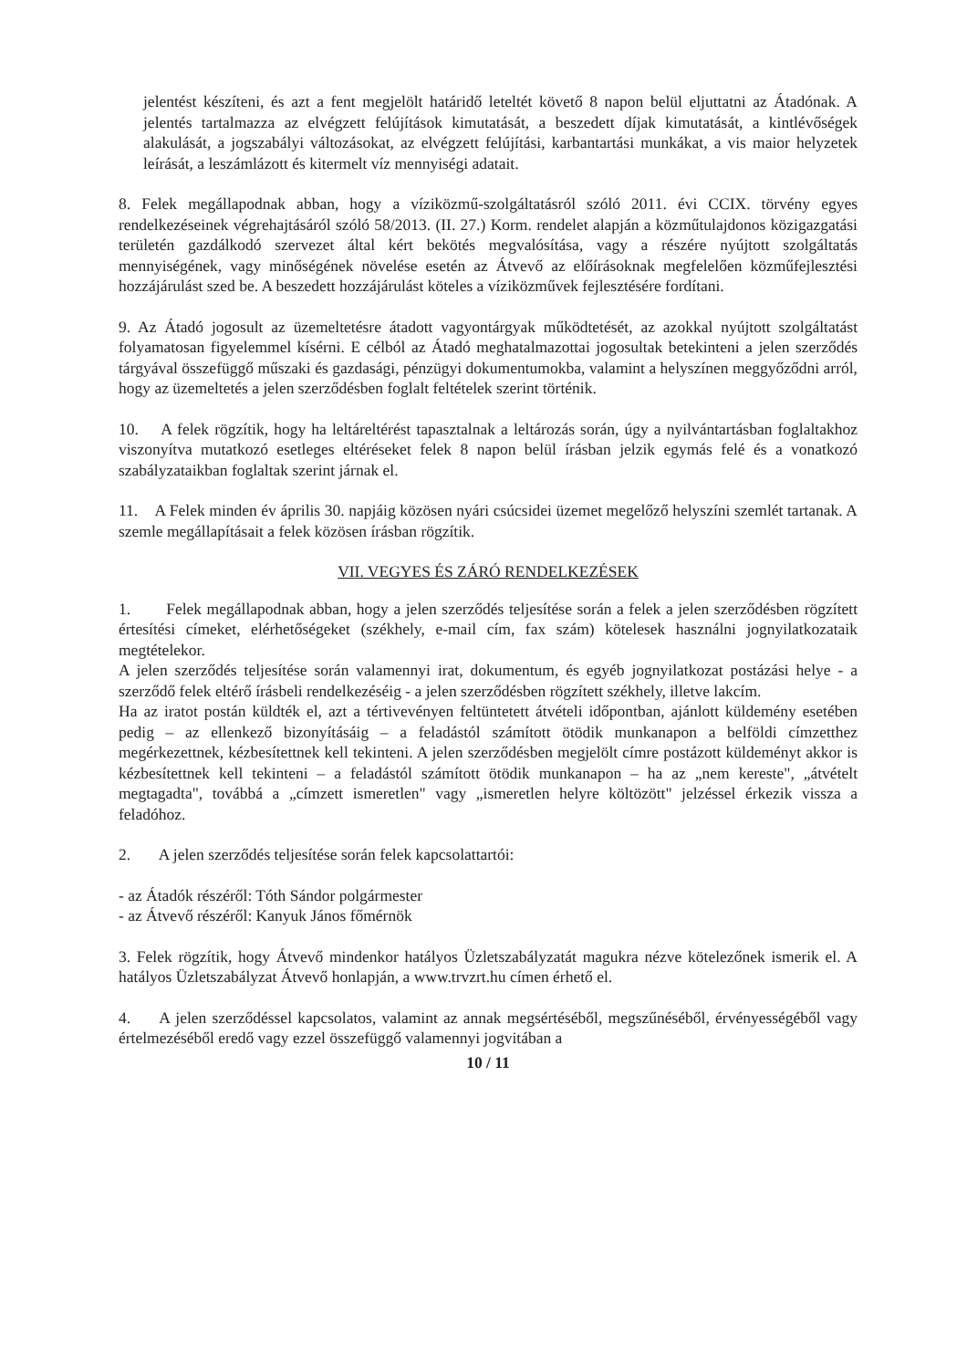jelentést készíteni, és azt a fent megjelölt határidő leteltét követő 8 napon belül eljuttatni az Átadónak. A jelentés tartalmazza az elvégzett felújítások kimutatását, a beszedett díjak kimutatását, a kintlévőségek alakulását, a jogszabályi változásokat, az elvégzett felújítási, karbantartási munkákat, a vis maior helyzetek leírását, a leszámlázott és kitermelt víz mennyiségi adatait.
8. Felek megállapodnak abban, hogy a víziközmű-szolgáltatásról szóló 2011. évi CCIX. törvény egyes rendelkezéseinek végrehajtásáról szóló 58/2013. (II. 27.) Korm. rendelet alapján a közműtulajdonos közigazgatási területén gazdálkodó szervezet által kért bekötés megvalósítása, vagy a részére nyújtott szolgáltatás mennyiségének, vagy minőségének növelése esetén az Átvevő az előírásoknak megfelelően közműfejlesztési hozzájárulást szed be. A beszedett hozzájárulást köteles a víziközművek fejlesztésére fordítani.
9. Az Átadó jogosult az üzemeltetésre átadott vagyontárgyak működtetését, az azokkal nyújtott szolgáltatást folyamatosan figyelemmel kísérni. E célból az Átadó meghatalmazottai jogosultak betekinteni a jelen szerződés tárgyával összefüggő műszaki és gazdasági, pénzügyi dokumentumokba, valamint a helyszínen meggyőződni arról, hogy az üzemeltetés a jelen szerződésben foglalt feltételek szerint történik.
10. A felek rögzítik, hogy ha leltáreltérést tapasztalnak a leltározás során, úgy a nyilvántartásban foglaltakhoz viszonyítva mutatkozó esetleges eltéréseket felek 8 napon belül írásban jelzik egymás felé és a vonatkozó szabályzataikban foglaltak szerint járnak el.
11. A Felek minden év április 30. napjáig közösen nyári csúcsidei üzemet megelőző helyszíni szemlét tartanak. A szemle megállapításait a felek közösen írásban rögzítik.
VII. VEGYES ÉS ZÁRÓ RENDELKEZÉSEK
1. Felek megállapodnak abban, hogy a jelen szerződés teljesítése során a felek a jelen szerződésben rögzített értesítési címeket, elérhetőségeket (székhely, e-mail cím, fax szám) kötelesek használni jognyilatkozataik megtételekor.
A jelen szerződés teljesítése során valamennyi irat, dokumentum, és egyéb jognyilatkozat postázási helye - a szerződő felek eltérő írásbeli rendelkezéséig - a jelen szerződésben rögzített székhely, illetve lakcím.
Ha az iratot postán küldték el, azt a tértivevényen feltüntetett átvételi időpontban, ajánlott küldemény esetében pedig – az ellenkező bizonyításáig – a feladástól számított ötödik munkanapon a belföldi címzetthez megérkezettnek, kézbesítettnek kell tekinteni. A jelen szerződésben megjelölt címre postázott küldeményt akkor is kézbesítettnek kell tekinteni – a feladástól számított ötödik munkanapon – ha az „nem kereste", „átvételt megtagadta", továbbá a „címzett ismeretlen" vagy „ismeretlen helyre költözött" jelzéssel érkezik vissza a feladóhoz.
2. A jelen szerződés teljesítése során felek kapcsolattartói:
- az Átadók részéről: Tóth Sándor polgármester
- az Átvevő részéről: Kanyuk János főmérnök
3. Felek rögzítik, hogy Átvevő mindenkor hatályos Üzletszabályzatát magukra nézve kötelezőnek ismerik el. A hatályos Üzletszabályzat Átvevő honlapján, a www.trvzrt.hu címen érhető el.
4. A jelen szerződéssel kapcsolatos, valamint az annak megsértéséből, megszűnéséből, érvényességéből vagy értelmezéséből eredő vagy ezzel összefüggő valamennyi jogvitában a
10 / 11